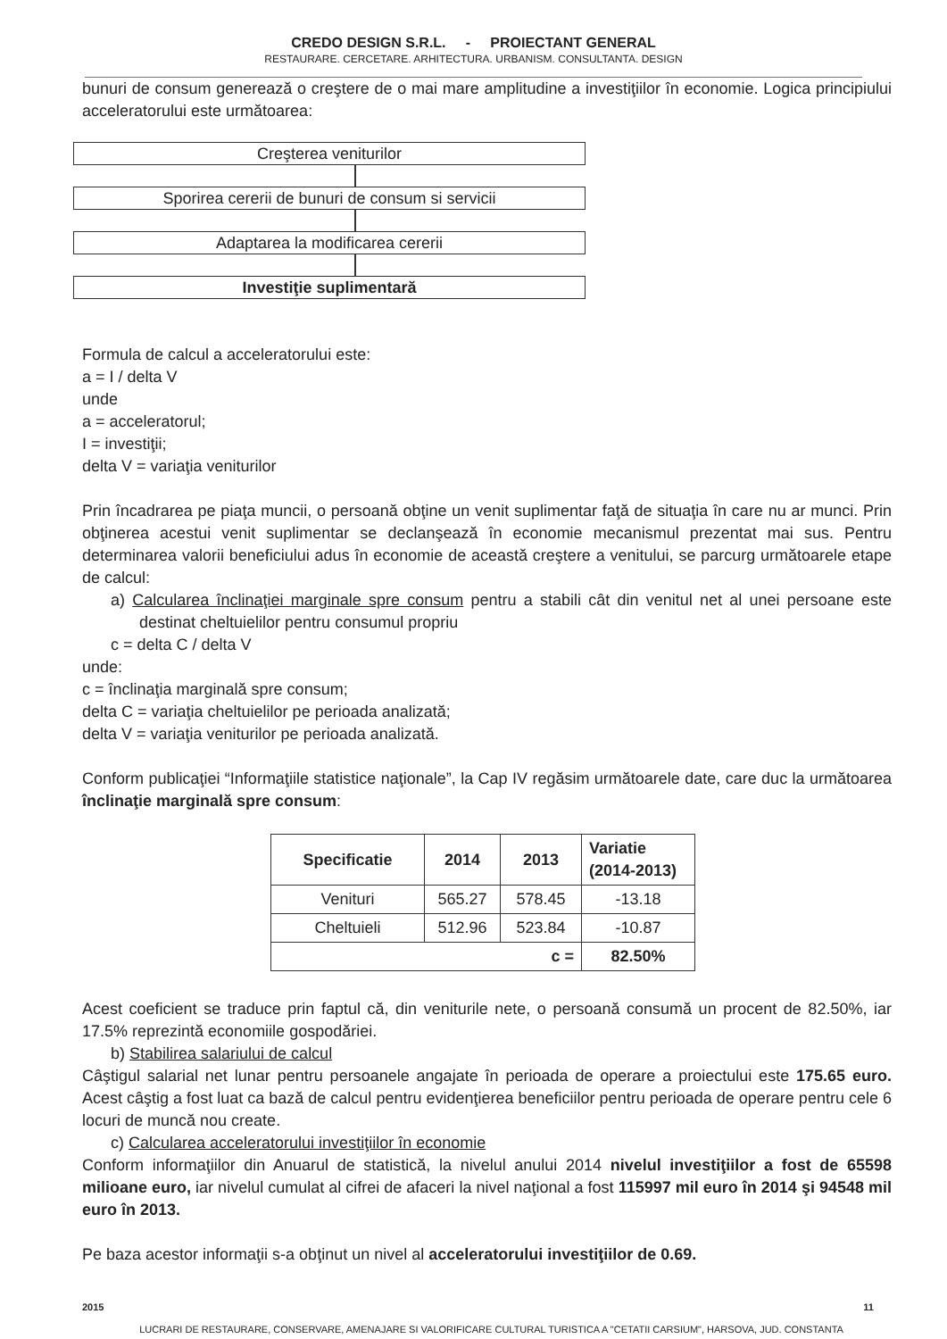CREDO DESIGN S.R.L. - PROIECTANT GENERAL
RESTAURARE. CERCETARE. ARHITECTURA. URBANISM. CONSULTANTA. DESIGN
bunuri de consum generează o creştere de o mai mare amplitudine a investiţiilor în economie. Logica principiului acceleratorului este următoarea:
Creşterea veniturilor
Sporirea cererii de bunuri de consum si servicii
Adaptarea la modificarea cererii
Investiţie suplimentară
Formula de calcul a acceleratorului este:
a = I / delta V
unde
a = acceleratorul;
I = investiţii;
delta V = variaţia veniturilor
Prin încadrarea pe piaţa muncii, o persoană obţine un venit suplimentar faţă de situaţia în care nu ar munci. Prin obţinerea acestui venit suplimentar se declanşează în economie mecanismul prezentat mai sus. Pentru determinarea valorii beneficiului adus în economie de această creştere a venitului, se parcurg următoarele etape de calcul:
a) Calcularea înclinaţiei marginale spre consum pentru a stabili cât din venitul net al unei persoane este destinat cheltuielilor pentru consumul propriu
c = delta C / delta V
unde:
c = înclinaţia marginală spre consum;
delta C = variaţia cheltuielilor pe perioada analizată;
delta V = variaţia veniturilor pe perioada analizată.
Conform publicaţiei “Informaţiile statistice naţionale”, la Cap IV regăsim următoarele date, care duc la următoarea înclinaţie marginală spre consum:
| Specificatie | 2014 | 2013 | Variatie (2014-2013) |
| --- | --- | --- | --- |
| Venituri | 565.27 | 578.45 | -13.18 |
| Cheltuieli | 512.96 | 523.84 | -10.87 |
| c = | | | 82.50% |
Acest coeficient se traduce prin faptul că, din veniturile nete, o persoană consumă un procent de 82.50%, iar 17.5% reprezintă economiile gospodăriei.
b) Stabilirea salariului de calcul
Câştigul salarial net lunar pentru persoanele angajate în perioada de operare a proiectului este 175.65 euro. Acest câştig a fost luat ca bază de calcul pentru evidenţierea beneficiilor pentru perioada de operare pentru cele 6 locuri de muncă nou create.
c) Calcularea acceleratorului investiţiilor în economie
Conform informaţiilor din Anuarul de statistică, la nivelul anului 2014 nivelul investiţiilor a fost de 65598 milioane euro, iar nivelul cumulat al cifrei de afaceri la nivel naţional a fost 115997 mil euro în 2014 şi 94548 mil euro în 2013.
Pe baza acestor informaţii s-a obţinut un nivel al acceleratorului investiţiilor de 0.69.
2015 11
LUCRARI DE RESTAURARE, CONSERVARE, AMENAJARE SI VALORIFICARE CULTURAL TURISTICA A "CETATII CARSIUM", HARSOVA, JUD. CONSTANTA